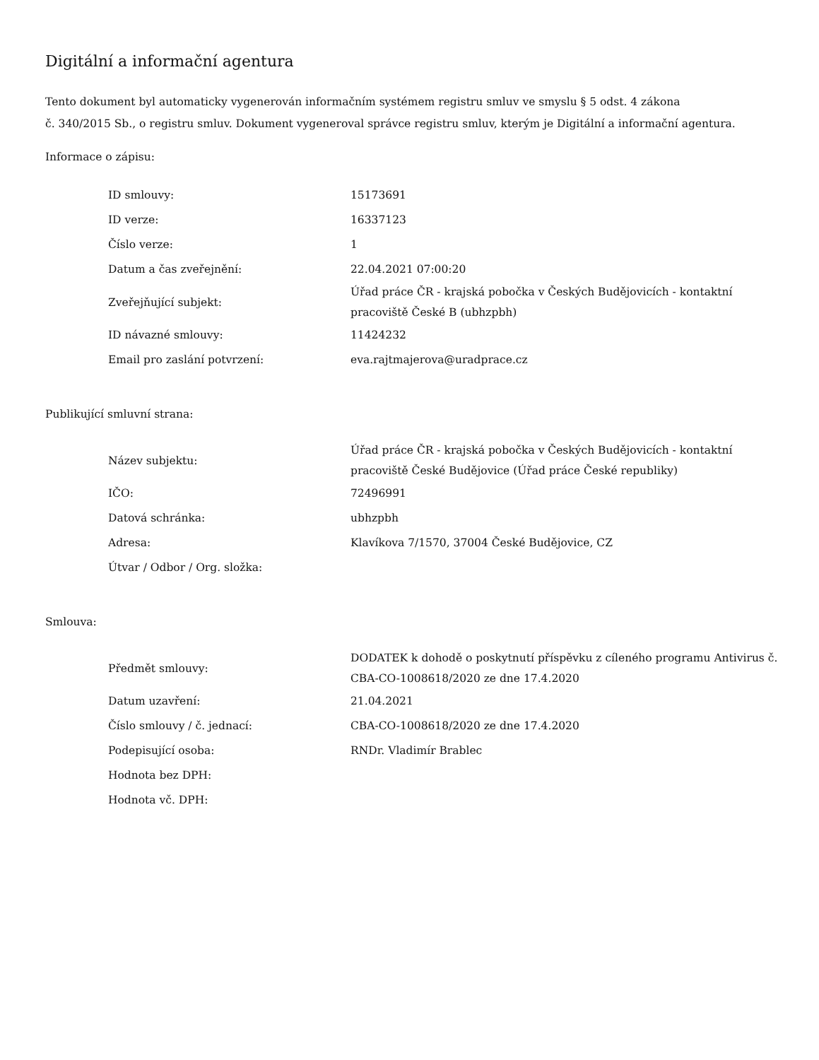Digitální a informační agentura
Tento dokument byl automaticky vygenerován informačním systémem registru smluv ve smyslu § 5 odst. 4 zákona
č. 340/2015 Sb., o registru smluv. Dokument vygeneroval správce registru smluv, kterým je Digitální a informační agentura.
Informace o zápisu:
| ID smlouvy: | 15173691 |
| ID verze: | 16337123 |
| Číslo verze: | 1 |
| Datum a čas zveřejnění: | 22.04.2021 07:00:20 |
| Zveřejňující subjekt: | Úřad práce ČR - krajská pobočka v Českých Budějovicích - kontaktní pracoviště České B (ubhzpbh) |
| ID návazné smlouvy: | 11424232 |
| Email pro zaslání potvrzení: | eva.rajtmajerova@uradprace.cz |
Publikující smluvní strana:
| Název subjektu: | Úřad práce ČR - krajská pobočka v Českých Budějovicích - kontaktní pracoviště České Budějovice (Úřad práce České republiky) |
| IČO: | 72496991 |
| Datová schránka: | ubhzpbh |
| Adresa: | Klavíkova 7/1570, 37004 České Budějovice, CZ |
| Útvar / Odbor / Org. složka: | |
Smlouva:
| Předmět smlouvy: | DODATEK k dohodě o poskytnutí příspěvku z cíleného programu Antivirus č. CBA-CO-1008618/2020 ze dne 17.4.2020 |
| Datum uzavření: | 21.04.2021 |
| Číslo smlouvy / č. jednací: | CBA-CO-1008618/2020 ze dne 17.4.2020 |
| Podepisující osoba: | RNDr. Vladimír Brablec |
| Hodnota bez DPH: | |
| Hodnota vč. DPH: | |